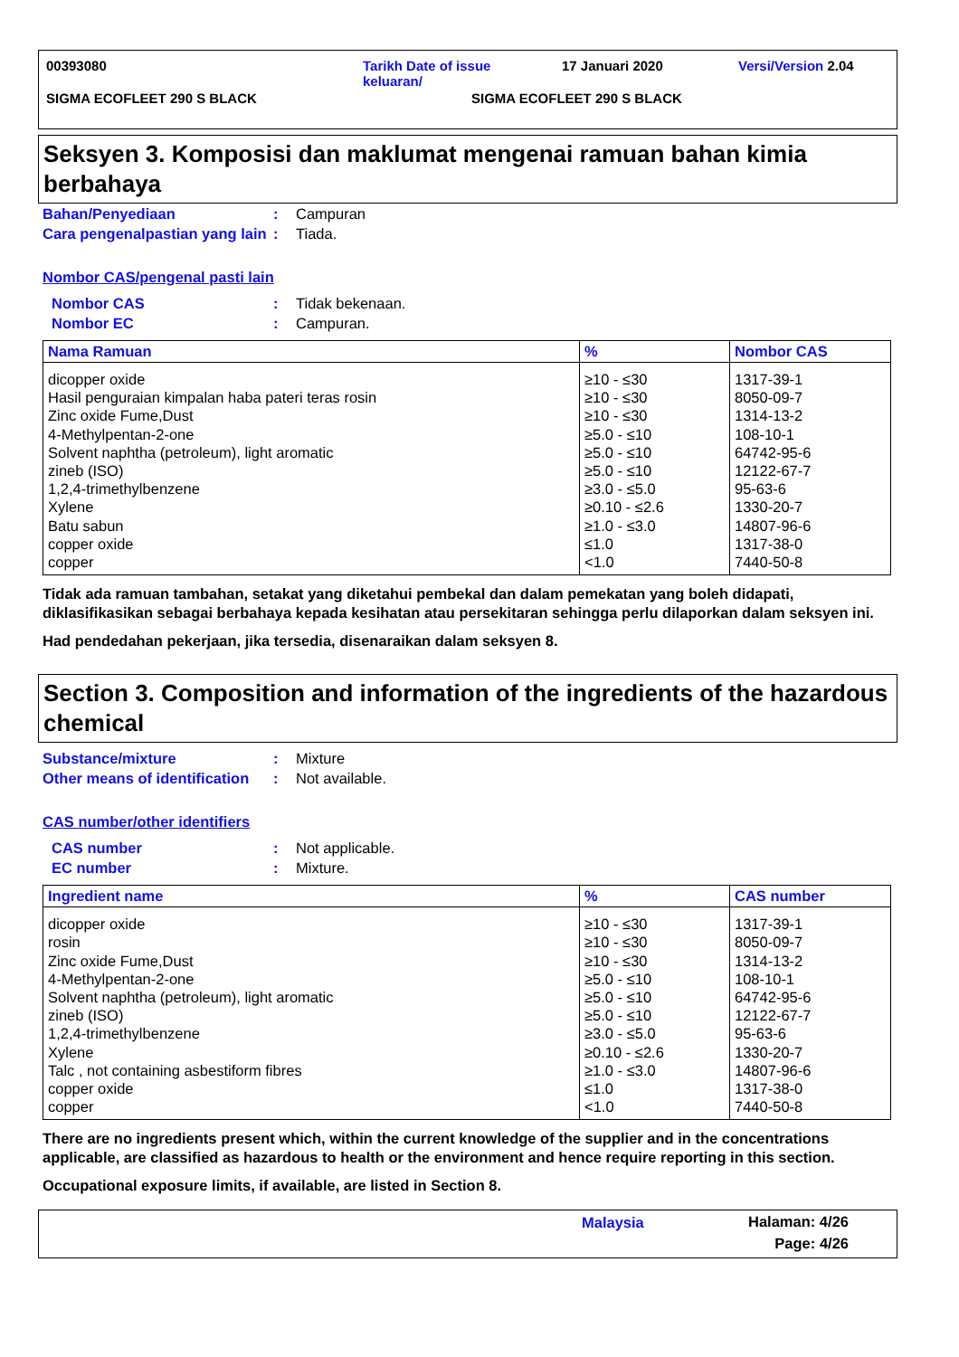00393080 Tarikh Date of issue
keluaran/
17 Januari 2020 Versi/Version 2.04
SIGMA ECOFLEET 290 S BLACK SIGMA ECOFLEET 290 S BLACK
Seksyen 3. Komposisi dan maklumat mengenai ramuan bahan kimia berbahaya
Bahan/Penyediaan : Campuran
Cara pengenalpastian yang lain
: Tiada.
Nombor CAS/pengenal pasti lain
Nombor CAS : Tidak bekenaan.
Nombor EC : Campuran.
| Nama Ramuan | % | Nombor CAS |
| --- | --- | --- |
| dicopper oxide Hasil penguraian kimpalan haba pateri teras rosin Zinc oxide Fume,Dust 4-Methylpentan-2-one Solvent naphtha (petroleum), light aromatic zineb (ISO) 1,2,4-trimethylbenzene Xylene Batu sabun copper oxide copper | ≥10 - ≤30 ≥10 - ≤30 ≥10 - ≤30 ≥5.0 - ≤10 ≥5.0 - ≤10 ≥5.0 - ≤10 ≥3.0 - ≤5.0 ≥0.10 - ≤2.6 ≥1.0 - ≤3.0 ≤1.0 <1.0 | 1317-39-1 8050-09-7 1314-13-2 108-10-1 64742-95-6 12122-67-7 95-63-6 1330-20-7 14807-96-6 1317-38-0 7440-50-8 |
Tidak ada ramuan tambahan, setakat yang diketahui pembekal dan dalam pemekatan yang boleh didapati, diklasifikasikan sebagai berbahaya kepada kesihatan atau persekitaran sehingga perlu dilaporkan dalam seksyen ini.
Had pendedahan pekerjaan, jika tersedia, disenaraikan dalam seksyen 8.
Section 3. Composition and information of the ingredients of the hazardous chemical
Substance/mixture : Mixture
Other means of identification
: Not available.
CAS number/other identifiers
CAS number : Not applicable.
EC number : Mixture.
| Ingredient name | % | CAS number |
| --- | --- | --- |
| dicopper oxide rosin Zinc oxide Fume,Dust 4-Methylpentan-2-one Solvent naphtha (petroleum), light aromatic zineb (ISO) 1,2,4-trimethylbenzene Xylene Talc , not containing asbestiform fibres copper oxide copper | ≥10 - ≤30 ≥10 - ≤30 ≥10 - ≤30 ≥5.0 - ≤10 ≥5.0 - ≤10 ≥5.0 - ≤10 ≥3.0 - ≤5.0 ≥0.10 - ≤2.6 ≥1.0 - ≤3.0 ≤1.0 <1.0 | 1317-39-1 8050-09-7 1314-13-2 108-10-1 64742-95-6 12122-67-7 95-63-6 1330-20-7 14807-96-6 1317-38-0 7440-50-8 |
There are no ingredients present which, within the current knowledge of the supplier and in the concentrations applicable, are classified as hazardous to health or the environment and hence require reporting in this section.
Occupational exposure limits, if available, are listed in Section 8.
Malaysia
Halaman: 4/26
Page: 4/26